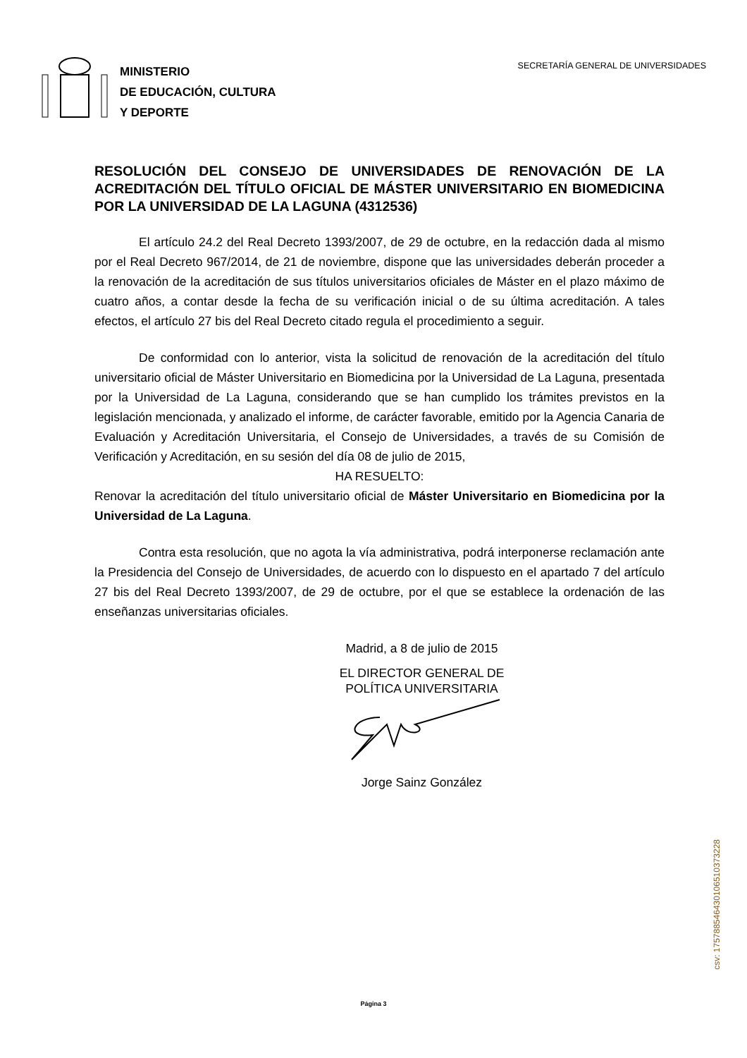MINISTERIO
DE EDUCACIÓN, CULTURA
Y DEPORTE
SECRETARÍA GENERAL DE UNIVERSIDADES
RESOLUCIÓN DEL CONSEJO DE UNIVERSIDADES DE RENOVACIÓN DE LA ACREDITACIÓN DEL TÍTULO OFICIAL DE MÁSTER UNIVERSITARIO EN BIOMEDICINA POR LA UNIVERSIDAD DE LA LAGUNA (4312536)
El artículo 24.2 del Real Decreto 1393/2007, de 29 de octubre, en la redacción dada al mismo por el Real Decreto 967/2014, de 21 de noviembre, dispone que las universidades deberán proceder a la renovación de la acreditación de sus títulos universitarios oficiales de Máster en el plazo máximo de cuatro años, a contar desde la fecha de su verificación inicial o de su última acreditación. A tales efectos, el artículo 27 bis del Real Decreto citado regula el procedimiento a seguir.
De conformidad con lo anterior, vista la solicitud de renovación de la acreditación del título universitario oficial de Máster Universitario en Biomedicina por la Universidad de La Laguna, presentada por la Universidad de La Laguna, considerando que se han cumplido los trámites previstos en la legislación mencionada, y analizado el informe, de carácter favorable, emitido por la Agencia Canaria de Evaluación y Acreditación Universitaria, el Consejo de Universidades, a través de su Comisión de Verificación y Acreditación, en su sesión del día 08 de julio de 2015,
HA RESUELTO:
Renovar la acreditación del título universitario oficial de Máster Universitario en Biomedicina por la Universidad de La Laguna.
Contra esta resolución, que no agota la vía administrativa, podrá interponerse reclamación ante la Presidencia del Consejo de Universidades, de acuerdo con lo dispuesto en el apartado 7 del artículo 27 bis del Real Decreto 1393/2007, de 29 de octubre, por el que se establece la ordenación de las enseñanzas universitarias oficiales.
Madrid, a 8 de julio de 2015
EL DIRECTOR GENERAL DE
POLÍTICA UNIVERSITARIA
Jorge Sainz González
Página 3
csv: 175788546430106510373228